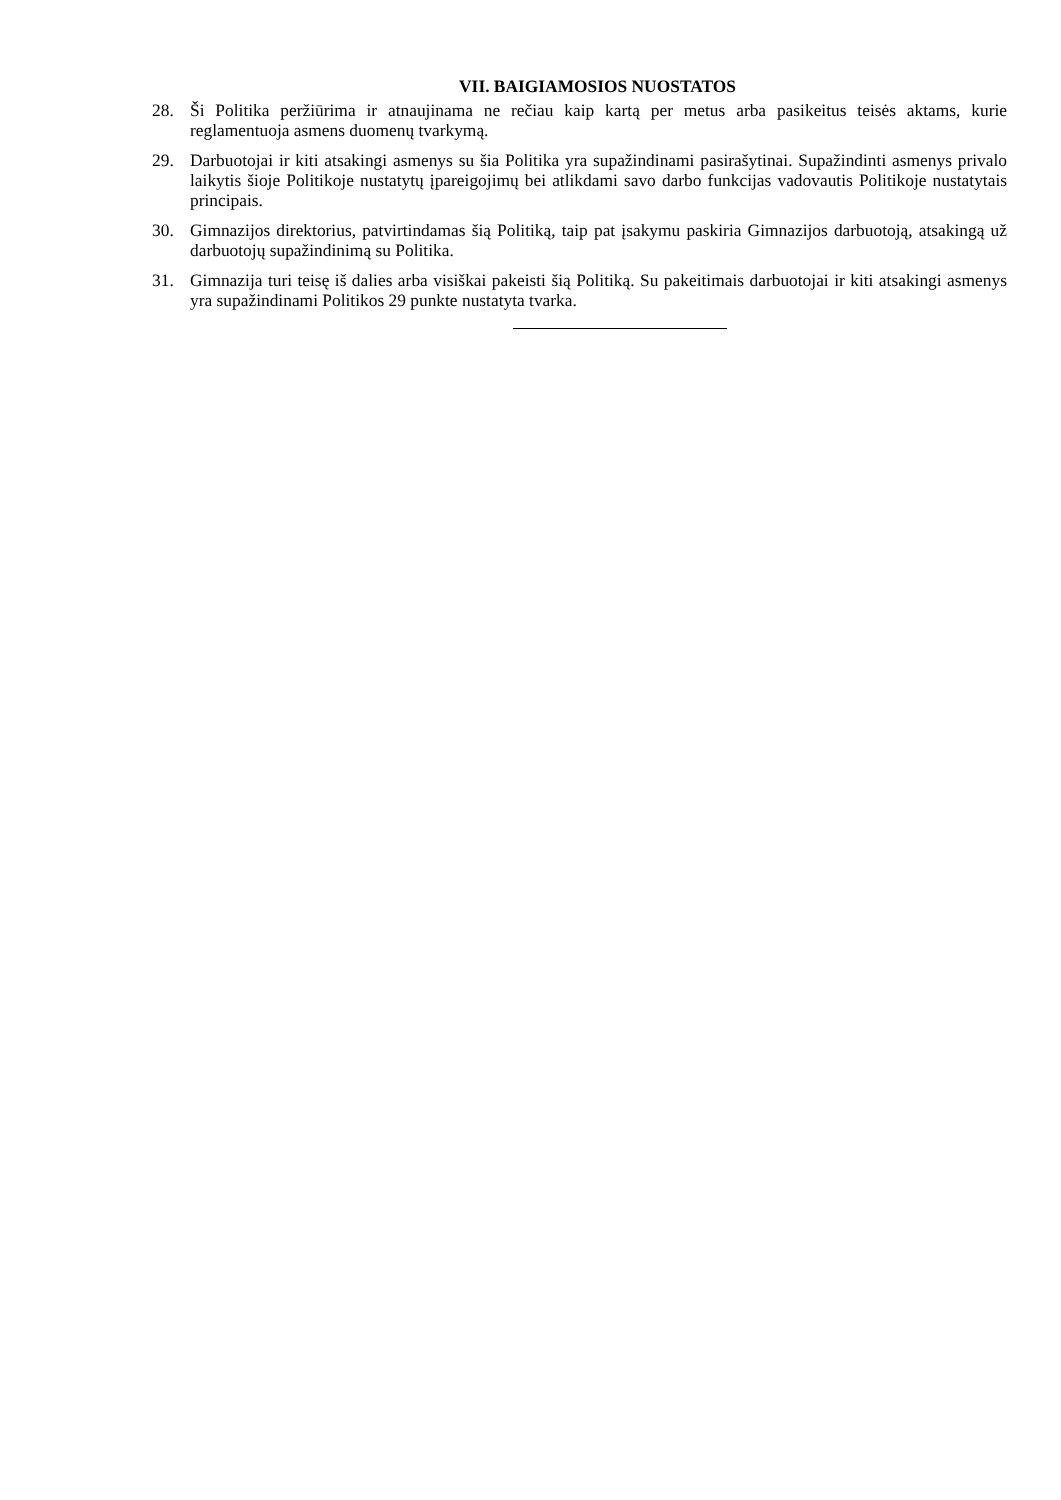VII. BAIGIAMOSIOS NUOSTATOS
28. Ši Politika peržiūrima ir atnaujinama ne rečiau kaip kartą per metus arba pasikeitus teisės aktams, kurie reglamentuoja asmens duomenų tvarkymą.
29. Darbuotojai ir kiti atsakingi asmenys su šia Politika yra supažindinami pasirašytinai. Supažindinti asmenys privalo laikytis šioje Politikoje nustatytų įpareigojimų bei atlikdami savo darbo funkcijas vadovautis Politikoje nustatytais principais.
30. Gimnazijos direktorius, patvirtindamas šią Politiką, taip pat įsakymu paskiria Gimnazijos darbuotoją, atsakingą už darbuotojų supažindinimą su Politika.
31. Gimnazija turi teisę iš dalies arba visiškai pakeisti šią Politiką. Su pakeitimais darbuotojai ir kiti atsakingi asmenys yra supažindinami Politikos 29 punkte nustatyta tvarka.